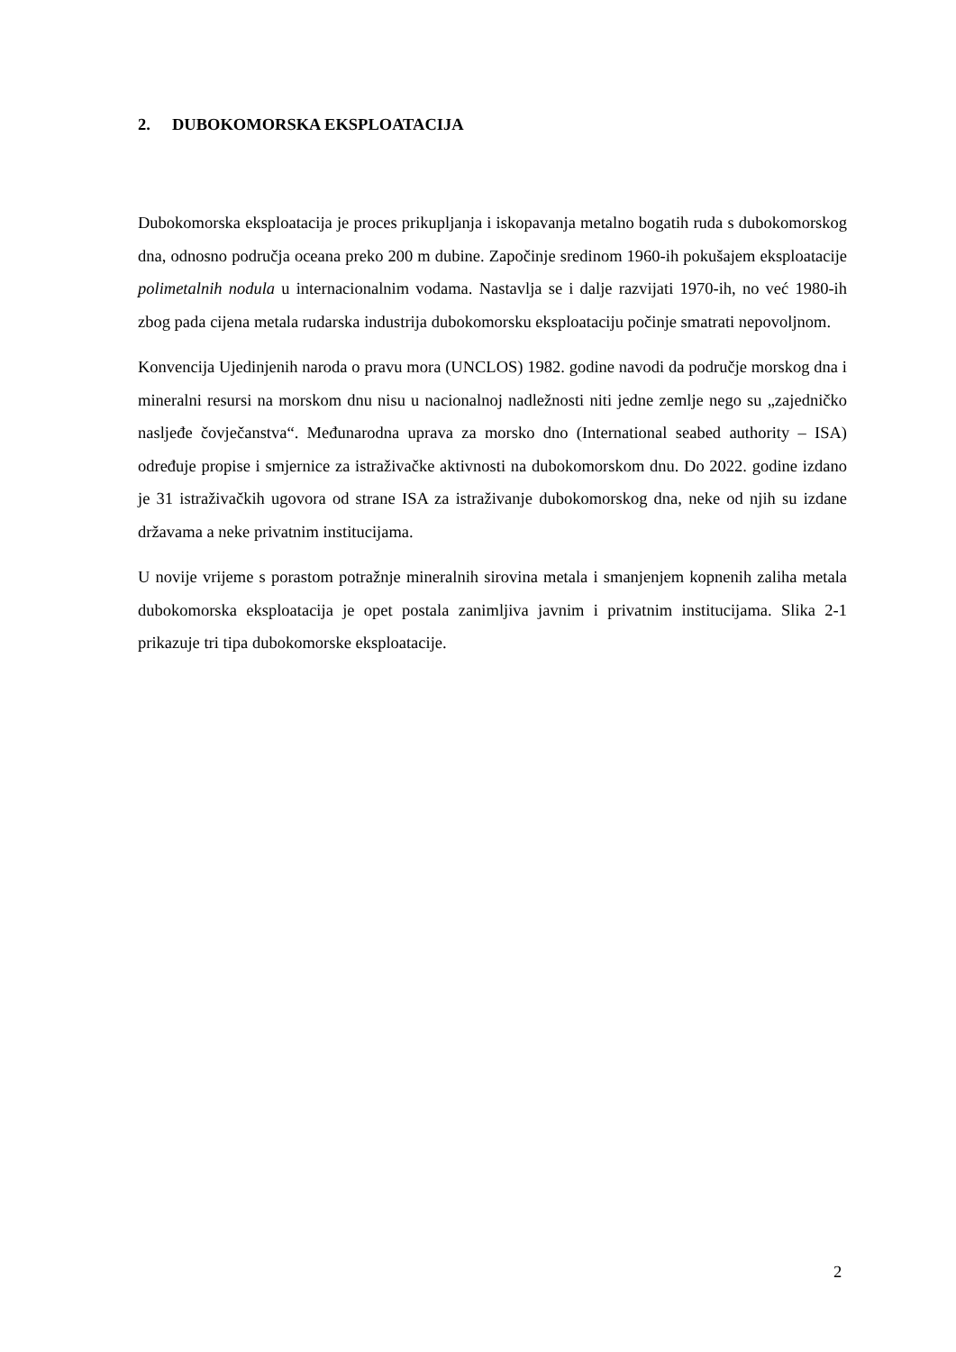2. DUBOKOMORSKA EKSPLOATACIJA
Dubokomorska eksploatacija je proces prikupljanja i iskopavanja metalno bogatih ruda s dubokomorskog dna, odnosno područja oceana preko 200 m dubine. Započinje sredinom 1960-ih pokušajem eksploatacije polimetalnih nodula u internacionalnim vodama. Nastavlja se i dalje razvijati 1970-ih, no već 1980-ih zbog pada cijena metala rudarska industrija dubokomorsku eksploataciju počinje smatrati nepovoljnom.
Konvencija Ujedinjenih naroda o pravu mora (UNCLOS) 1982. godine navodi da područje morskog dna i mineralni resursi na morskom dnu nisu u nacionalnoj nadležnosti niti jedne zemlje nego su „zajedničko nasljeđe čovječanstva“. Međunarodna uprava za morsko dno (International seabed authority – ISA) određuje propise i smjernice za istraživačke aktivnosti na dubokomorskom dnu. Do 2022. godine izdano je 31 istraživačkih ugovora od strane ISA za istraživanje dubokomorskog dna, neke od njih su izdane državama a neke privatnim institucijama.
U novije vrijeme s porastom potražnje mineralnih sirovina metala i smanjenjem kopnenih zaliha metala dubokomorska eksploatacija je opet postala zanimljiva javnim i privatnim institucijama. Slika 2-1 prikazuje tri tipa dubokomorske eksploatacije.
2